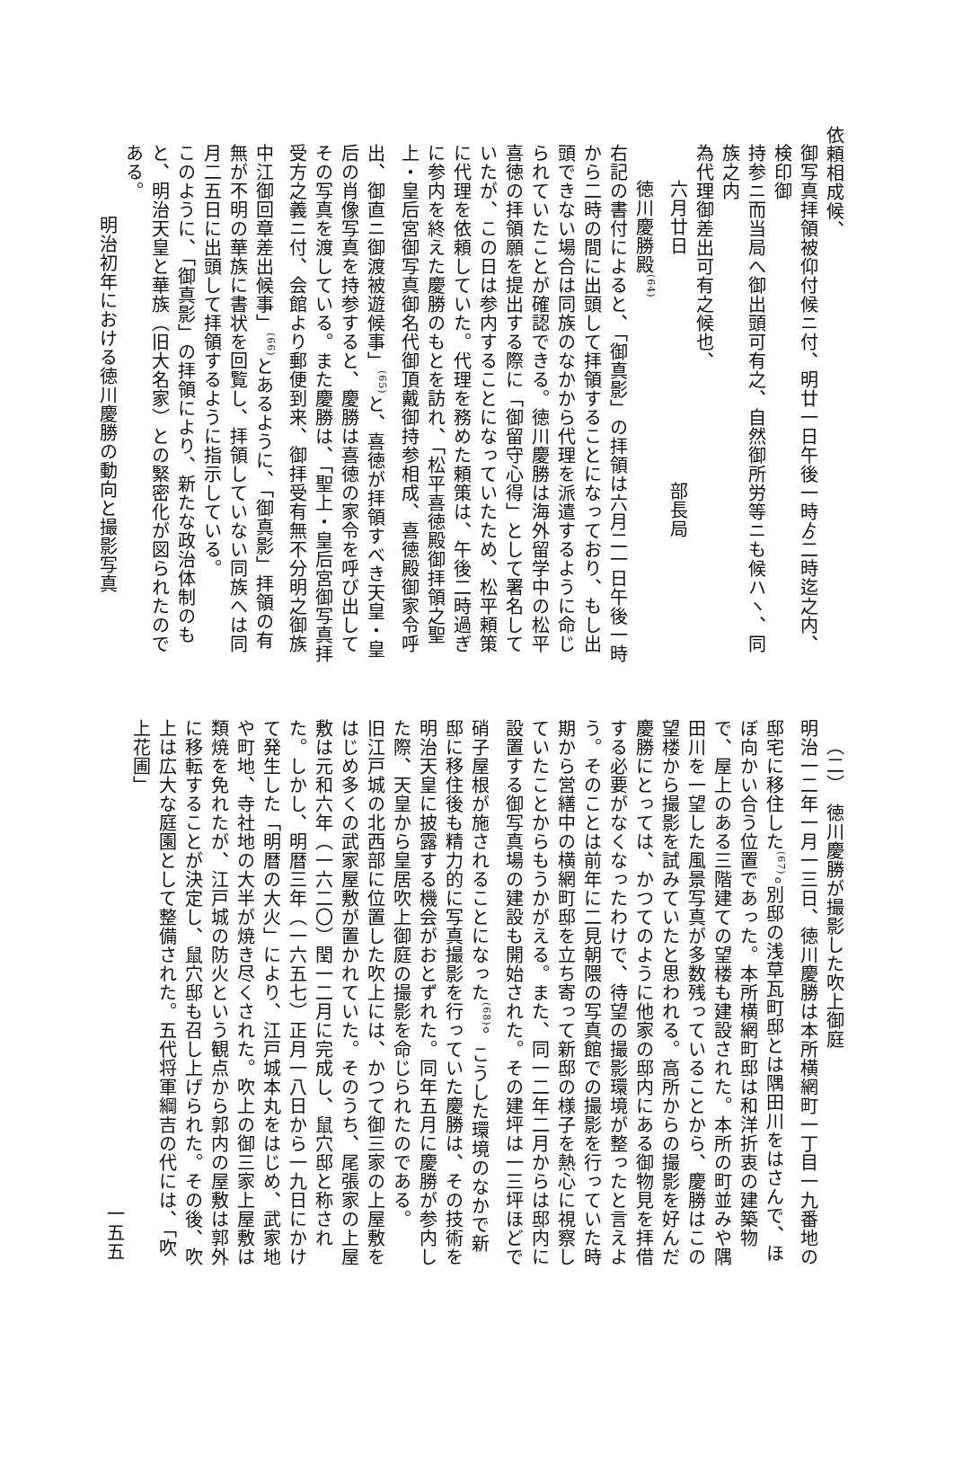依頼相成候、
御写真拝領被仰付候ニ付、明廿一日午後一時ゟ二時迄之内、検印御
持参ニ而当局へ御出頭可有之、自然御所労等ニも候ハヽ、同族之内
為代理御差出可有之候也、
六月廿日　　　　　　　　　　　　部長局
徳川慶勝殿<sup>(64)</sup>
右記の書付によると、「御真影」の拝領は六月二一日午後一時から二時の間に出頭して拝領することになっており、もし出頭できない場合は同族のなかから代理を派遣するように命じられていたことが確認できる。徳川慶勝は海外留学中の松平喜徳の拝領願を提出する際に「御留守心得」として署名していたが、この日は参内することになっていたため、松平頼策に代理を依頼していた。代理を務めた頼策は、午後二時過ぎに参内を終えた慶勝のもとを訪れ、「松平喜徳殿御拝領之聖上・皇后宮御写真御名代御頂戴御持参相成、喜徳殿御家令呼出、御直ニ御渡被遊候事」<sup>(65)</sup>と、喜徳が拝領すべき天皇・皇后の肖像写真を持参すると、慶勝は喜徳の家令を呼び出してその写真を渡している。また慶勝は、「聖上・皇后宮御写真拝受方之義ニ付、会館より郵便到来、御拝受有無不分明之御族中江御回章差出候事」<sup>(66)</sup>とあるように、「御真影」拝領の有無が不明の華族に書状を回覧し、拝領していない同族へは同月二五日に出頭して拝領するように指示している。
このように、「御真影」の拝領により、新たな政治体制のもと、明治天皇と華族（旧大名家）との緊密化が図られたのである。
明治初年における徳川慶勝の動向と撮影写真
（二）　徳川慶勝が撮影した吹上御庭
明治一二年一月一三日、徳川慶勝は本所横網町一丁目一九番地の邸宅に移住した<sup>(67)</sup>。別邸の浅草瓦町邸とは隅田川をはさんで、ほぼ向かい合う位置であった。本所横網町邸は和洋折衷の建築物で、屋上のある三階建ての望楼も建設された。本所の町並みや隅田川を一望した風景写真が多数残っていることから、慶勝はこの望楼から撮影を試みていたと思われる。高所からの撮影を好んだ慶勝にとっては、かつてのように他家の邸内にある御物見を拝借する必要がなくなったわけで、待望の撮影環境が整ったと言えよう。そのことは前年に二見朝隈の写真館での撮影を行っていた時期から営繕中の横網町邸を立ち寄って新邸の様子を熱心に視察していたことからもうかがえる。また、同一二年二月からは邸内に設置する御写真場の建設も開始された。その建坪は一三坪ほどで硝子屋根が施されることになった<sup>(68)</sup>。こうした環境のなかで新邸に移住後も精力的に写真撮影を行っていた慶勝は、その技術を明治天皇に披露する機会がおとずれた。同年五月に慶勝が参内した際、天皇から皇居吹上御庭の撮影を命じられたのである。
旧江戸城の北西部に位置した吹上には、かつて御三家の上屋敷をはじめ多くの武家屋敷が置かれていた。そのうち、尾張家の上屋敷は元和六年（一六二〇）閏一二月に完成し、鼠穴邸と称された。しかし、明暦三年（一六五七）正月一八日から一九日にかけて発生した「明暦の大火」により、江戸城本丸をはじめ、武家地や町地、寺社地の大半が焼き尽くされた。吹上の御三家上屋敷は類焼を免れたが、江戸城の防火という観点から郭内の屋敷は郭外に移転することが決定し、鼠穴邸も召し上げられた。その後、吹上は広大な庭園として整備された。五代将軍綱吉の代には、「吹上花圃」
一五五